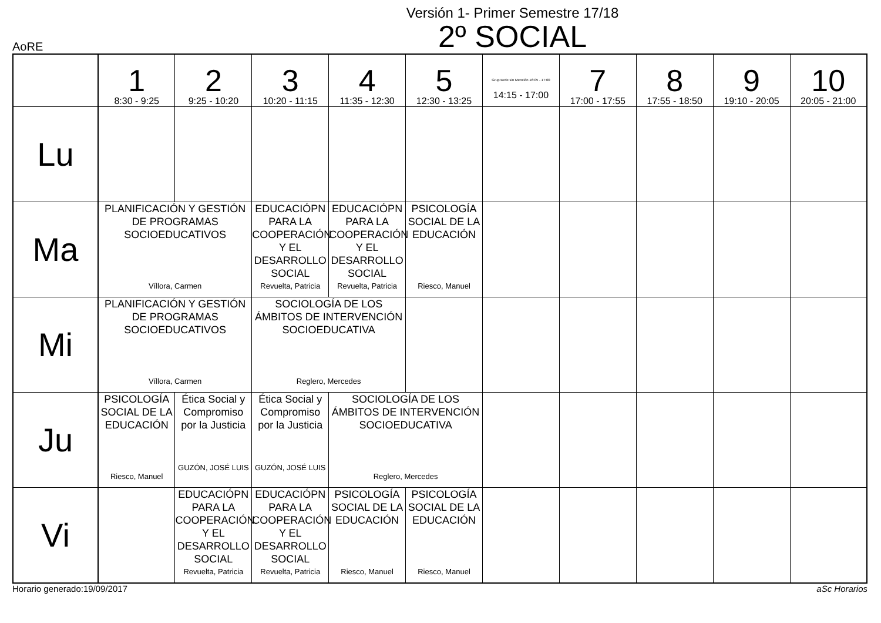Versión 1- Primer Semestre 17/18
2º SOCIAL
AoRE
| | 1 8:30 - 9:25 | 2 9:25 - 10:20 | 3 10:20 - 11:15 | 4 11:35 - 12:30 | 5 12:30 - 13:25 | Grup tarde sin Mención 16:05 - 17:00 14:15 - 17:00 | 7 17:00 - 17:55 | 8 17:55 - 18:50 | 9 19:10 - 20:05 | 10 20:05 - 21:00 |
| --- | --- | --- | --- | --- | --- | --- | --- | --- | --- | --- |
| Lu | | | | | | | | | | |
| Ma | PLANIFICACIÓN Y GESTIÓN DE PROGRAMAS SOCIOEDUCATIVOS Víllora, Carmen | | EDUCACIÓPN PARA LA COOPERACIÓN Y EL DESARROLLO SOCIAL Revuelta, Patricia | EDUCACIÓPN PARA LA COOPERACIÓN Y EL DESARROLLO SOCIAL Revuelta, Patricia | PSICOLOGÍA SOCIAL DE LA EDUCACIÓN Riesco, Manuel | | | | | |
| Mi | PLANIFICACIÓN Y GESTIÓN DE PROGRAMAS SOCIOEDUCATIVOS Víllora, Carmen | | SOCIOLOGÍA DE LOS ÁMBITOS DE INTERVENCIÓN SOCIOEDUCATIVA Reglero, Mercedes | | | | | | | |
| Ju | PSICOLOGÍA SOCIAL DE LA EDUCACIÓN Riesco, Manuel | Ética Social y Compromiso por la Justicia GUZÓN, JOSÉ LUIS | Ética Social y Compromiso por la Justicia GUZÓN, JOSÉ LUIS | SOCIOLOGÍA DE LOS ÁMBITOS DE INTERVENCIÓN SOCIOEDUCATIVA Reglero, Mercedes | | | | | | |
| Vi | | EDUCACIÓPN PARA LA COOPERACIÓN Y EL DESARROLLO SOCIAL Revuelta, Patricia | EDUCACIÓPN PARA LA COOPERACIÓN Y EL DESARROLLO SOCIAL Revuelta, Patricia | PSICOLOGÍA SOCIAL DE LA EDUCACIÓN Riesco, Manuel | PSICOLOGÍA SOCIAL DE LA EDUCACIÓN Riesco, Manuel | | | | | |
Horario generado:19/09/2017 aSc Horarios